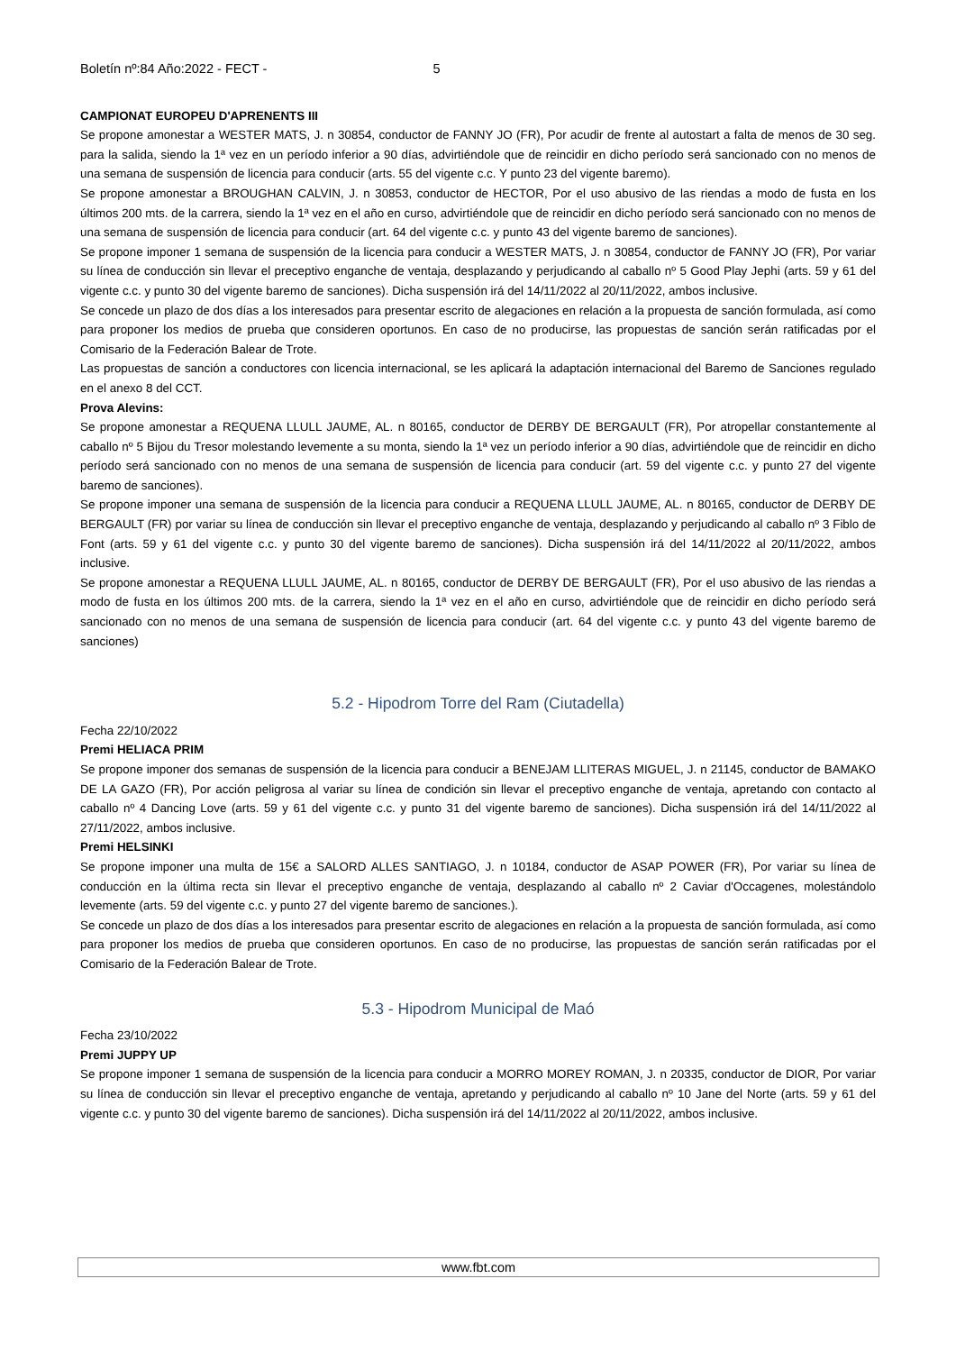Boletín nº:84 Año:2022 - FECT - 5
CAMPIONAT EUROPEU D'APRENENTS III
Se propone amonestar a WESTER MATS, J. n 30854, conductor de FANNY JO (FR), Por acudir de frente al autostart a falta de menos de 30 seg. para la salida, siendo la 1ª vez en un período inferior a 90 días, advirtiéndole que de reincidir en dicho período será sancionado con no menos de una semana de suspensión de licencia para conducir (arts. 55 del vigente c.c. Y punto 23 del vigente baremo).
Se propone amonestar a BROUGHAN CALVIN, J. n 30853, conductor de HECTOR, Por el uso abusivo de las riendas a modo de fusta en los últimos 200 mts. de la carrera, siendo la 1ª vez en el año en curso, advirtiéndole que de reincidir en dicho período será sancionado con no menos de una semana de suspensión de licencia para conducir (art. 64 del vigente c.c. y punto 43 del vigente baremo de sanciones).
Se propone imponer 1 semana de suspensión de la licencia para conducir a WESTER MATS, J. n 30854, conductor de FANNY JO (FR), Por variar su línea de conducción sin llevar el preceptivo enganche de ventaja, desplazando y perjudicando al caballo nº 5 Good Play Jephi (arts. 59 y 61 del vigente c.c. y punto 30 del vigente baremo de sanciones). Dicha suspensión irá del 14/11/2022 al 20/11/2022, ambos inclusive.
Se concede un plazo de dos días a los interesados para presentar escrito de alegaciones en relación a la propuesta de sanción formulada, así como para proponer los medios de prueba que consideren oportunos. En caso de no producirse, las propuestas de sanción serán ratificadas por el Comisario de la Federación Balear de Trote.
Las propuestas de sanción a conductores con licencia internacional, se les aplicará la adaptación internacional del Baremo de Sanciones regulado en el anexo 8 del CCT.
Prova Alevins:
Se propone amonestar a REQUENA LLULL JAUME, AL. n 80165, conductor de DERBY DE BERGAULT (FR), Por atropellar constantemente al caballo nº 5 Bijou du Tresor molestando levemente a su monta, siendo la 1ª vez un período inferior a 90 días, advirtiéndole que de reincidir en dicho período será sancionado con no menos de una semana de suspensión de licencia para conducir (art. 59 del vigente c.c. y punto 27 del vigente baremo de sanciones).
Se propone imponer una semana de suspensión de la licencia para conducir a REQUENA LLULL JAUME, AL. n 80165, conductor de DERBY DE BERGAULT (FR) por variar su línea de conducción sin llevar el preceptivo enganche de ventaja, desplazando y perjudicando al caballo nº 3 Fiblo de Font (arts. 59 y 61 del vigente c.c. y punto 30 del vigente baremo de sanciones). Dicha suspensión irá del 14/11/2022 al 20/11/2022, ambos inclusive.
Se propone amonestar a REQUENA LLULL JAUME, AL. n 80165, conductor de DERBY DE BERGAULT (FR), Por el uso abusivo de las riendas a modo de fusta en los últimos 200 mts. de la carrera, siendo la 1ª vez en el año en curso, advirtiéndole que de reincidir en dicho período será sancionado con no menos de una semana de suspensión de licencia para conducir (art. 64 del vigente c.c. y punto 43 del vigente baremo de sanciones)
5.2 - Hipodrom Torre del Ram (Ciutadella)
Fecha 22/10/2022
Premi HELIACA PRIM
Se propone imponer dos semanas de suspensión de la licencia para conducir a BENEJAM LLITERAS MIGUEL, J. n 21145, conductor de BAMAKO DE LA GAZO (FR), Por acción peligrosa al variar su línea de condición sin llevar el preceptivo enganche de ventaja, apretando con contacto al caballo nº 4 Dancing Love (arts. 59 y 61 del vigente c.c. y punto 31 del vigente baremo de sanciones). Dicha suspensión irá del 14/11/2022 al 27/11/2022, ambos inclusive.
Premi HELSINKI
Se propone imponer una multa de 15€ a SALORD ALLES SANTIAGO, J. n 10184, conductor de ASAP POWER (FR), Por variar su línea de conducción en la última recta sin llevar el preceptivo enganche de ventaja, desplazando al caballo nº 2 Caviar d'Occagenes, molestándolo levemente (arts. 59 del vigente c.c. y punto 27 del vigente baremo de sanciones.).
Se concede un plazo de dos días a los interesados para presentar escrito de alegaciones en relación a la propuesta de sanción formulada, así como para proponer los medios de prueba que consideren oportunos. En caso de no producirse, las propuestas de sanción serán ratificadas por el Comisario de la Federación Balear de Trote.
5.3 - Hipodrom Municipal de Maó
Fecha 23/10/2022
Premi JUPPY UP
Se propone imponer 1 semana de suspensión de la licencia para conducir a MORRO MOREY ROMAN, J. n 20335, conductor de DIOR, Por variar su línea de conducción sin llevar el preceptivo enganche de ventaja, apretando y perjudicando al caballo nº 10 Jane del Norte (arts. 59 y 61 del vigente c.c. y punto 30 del vigente baremo de sanciones). Dicha suspensión irá del 14/11/2022 al 20/11/2022, ambos inclusive.
www.fbt.com